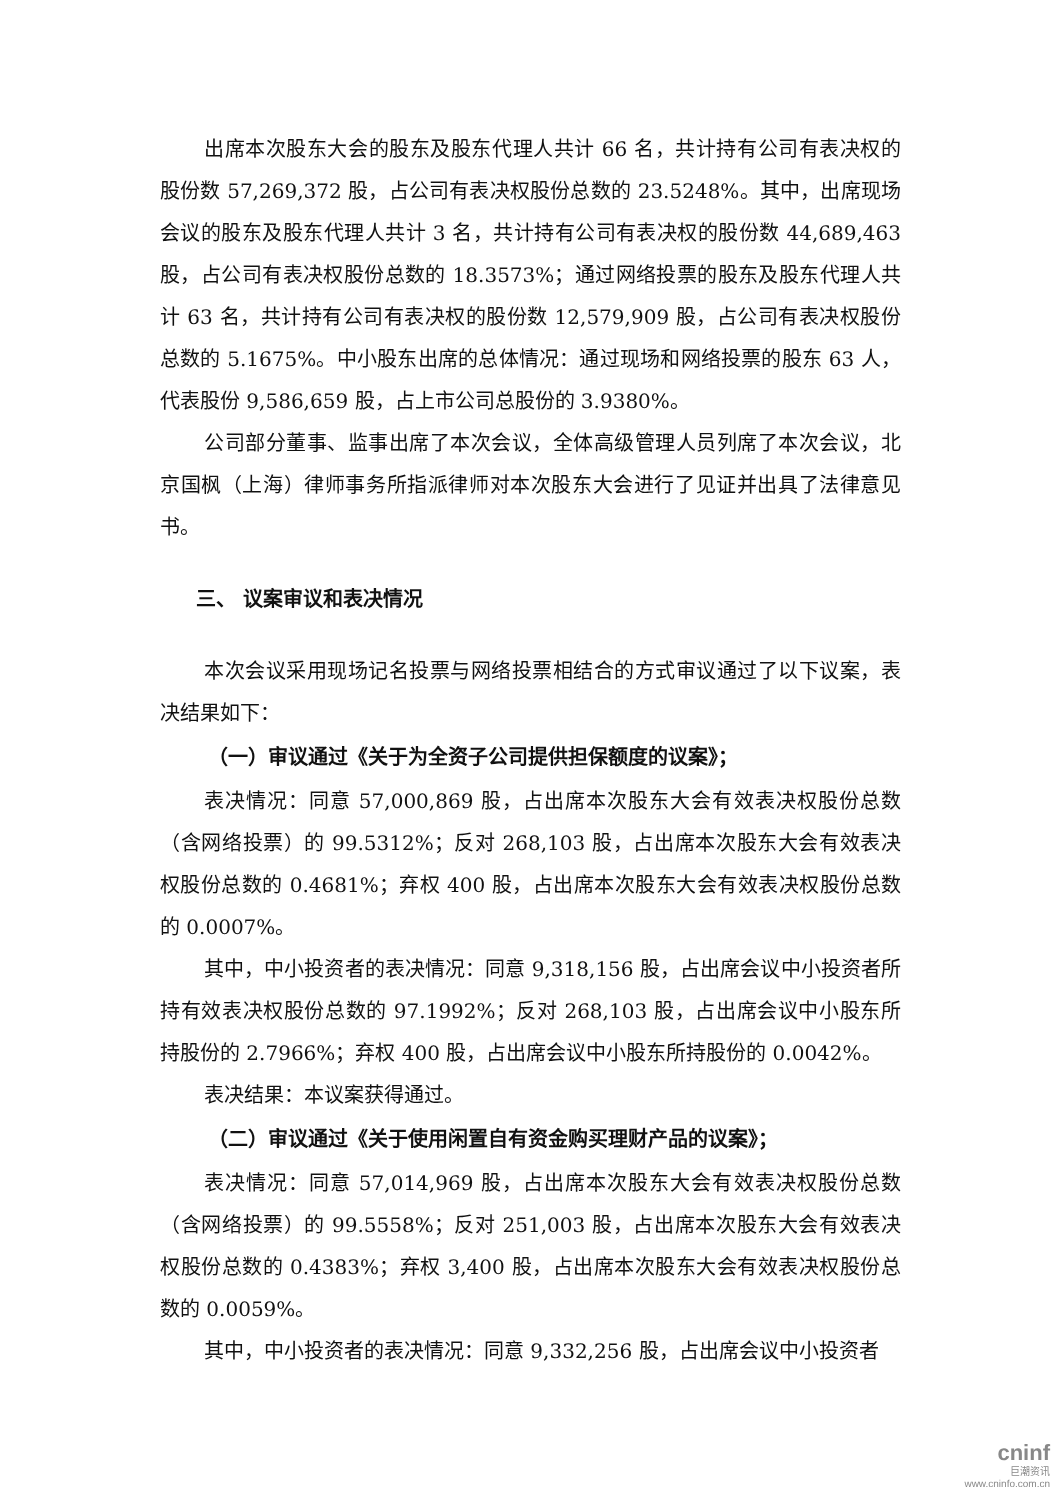出席本次股东大会的股东及股东代理人共计 66 名，共计持有公司有表决权的股份数 57,269,372 股，占公司有表决权股份总数的 23.5248%。其中，出席现场会议的股东及股东代理人共计 3 名，共计持有公司有表决权的股份数 44,689,463 股，占公司有表决权股份总数的 18.3573%；通过网络投票的股东及股东代理人共计 63 名，共计持有公司有表决权的股份数 12,579,909 股，占公司有表决权股份总数的 5.1675%。中小股东出席的总体情况：通过现场和网络投票的股东 63 人，代表股份 9,586,659 股，占上市公司总股份的 3.9380%。
公司部分董事、监事出席了本次会议，全体高级管理人员列席了本次会议，北京国枫（上海）律师事务所指派律师对本次股东大会进行了见证并出具了法律意见书。
三、 议案审议和表决情况
本次会议采用现场记名投票与网络投票相结合的方式审议通过了以下议案，表决结果如下：
（一）审议通过《关于为全资子公司提供担保额度的议案》；
表决情况：同意 57,000,869 股，占出席本次股东大会有效表决权股份总数（含网络投票）的 99.5312%；反对 268,103 股，占出席本次股东大会有效表决权股份总数的 0.4681%；弃权 400 股，占出席本次股东大会有效表决权股份总数的 0.0007%。
其中，中小投资者的表决情况：同意 9,318,156 股，占出席会议中小投资者所持有效表决权股份总数的 97.1992%；反对 268,103 股，占出席会议中小股东所持股份的 2.7966%；弃权 400 股，占出席会议中小股东所持股份的 0.0042%。
表决结果：本议案获得通过。
（二）审议通过《关于使用闲置自有资金购买理财产品的议案》；
表决情况：同意 57,014,969 股，占出席本次股东大会有效表决权股份总数（含网络投票）的 99.5558%；反对 251,003 股，占出席本次股东大会有效表决权股份总数的 0.4383%；弃权 3,400 股，占出席本次股东大会有效表决权股份总数的 0.0059%。
其中，中小投资者的表决情况：同意 9,332,256 股，占出席会议中小投资者
cninf
巨潮资讯
www.cninfo.com.cn